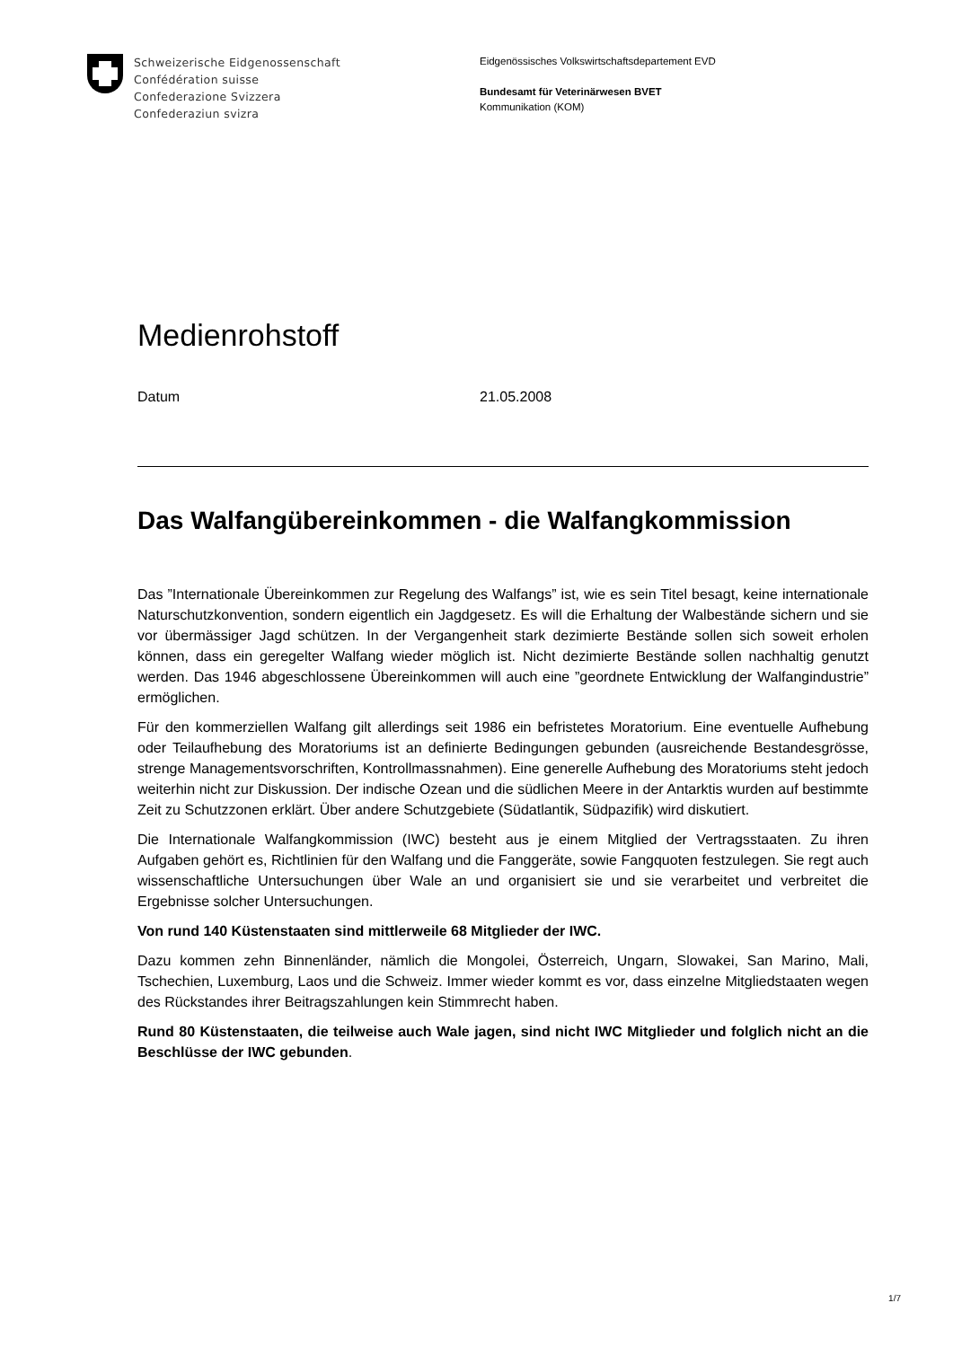Schweizerische Eidgenossenschaft
Confédération suisse
Confederazione Svizzera
Confederaziun svizra
Eidgenössisches Volkswirtschaftsdepartement EVD
Bundesamt für Veterinärwesen BVET
Kommunikation (KOM)
Medienrohstoff
Datum 21.05.2008
Das Walfangübereinkommen - die Walfangkommission
Das ”Internationale Übereinkommen zur Regelung des Walfangs” ist, wie es sein Titel besagt, keine internationale Naturschutzkonvention, sondern eigentlich ein Jagdgesetz. Es will die Erhaltung der Walbestände sichern und sie vor übermässiger Jagd schützen. In der Vergangenheit stark dezimierte Bestände sollen sich soweit erholen können, dass ein geregelter Walfang wieder möglich ist. Nicht dezimierte Bestände sollen nachhaltig genutzt werden. Das 1946 abgeschlossene Übereinkommen will auch eine ”geordnete Entwicklung der Walfangindustrie” ermöglichen.
Für den kommerziellen Walfang gilt allerdings seit 1986 ein befristetes Moratorium. Eine eventuelle Aufhebung oder Teilaufhebung des Moratoriums ist an definierte Bedingungen gebunden (ausreichende Bestandesgrösse, strenge Managementsvorschriften, Kontrollmassnahmen). Eine generelle Aufhebung des Moratoriums steht jedoch weiterhin nicht zur Diskussion. Der indische Ozean und die südlichen Meere in der Antarktis wurden auf bestimmte Zeit zu Schutzzonen erklärt. Über andere Schutzgebiete (Südatlantik, Südpazifik) wird diskutiert.
Die Internationale Walfangkommission (IWC) besteht aus je einem Mitglied der Vertragsstaaten. Zu ihren Aufgaben gehört es, Richtlinien für den Walfang und die Fanggeräte, sowie Fangquoten festzulegen. Sie regt auch wissenschaftliche Untersuchungen über Wale an und organisiert sie und sie verarbeitet und verbreitet die Ergebnisse solcher Untersuchungen.
Von rund 140 Küstenstaaten sind mittlerweile 68 Mitglieder der IWC.
Dazu kommen zehn Binnenländer, nämlich die Mongolei, Österreich, Ungarn, Slowakei, San Marino, Mali, Tschechien, Luxemburg, Laos und die Schweiz. Immer wieder kommt es vor, dass einzelne Mitgliedstaaten wegen des Rückstandes ihrer Beitragszahlungen kein Stimmrecht haben.
Rund 80 Küstenstaaten, die teilweise auch Wale jagen, sind nicht IWC Mitglieder und folglich nicht an die Beschlüsse der IWC gebunden.
1/7